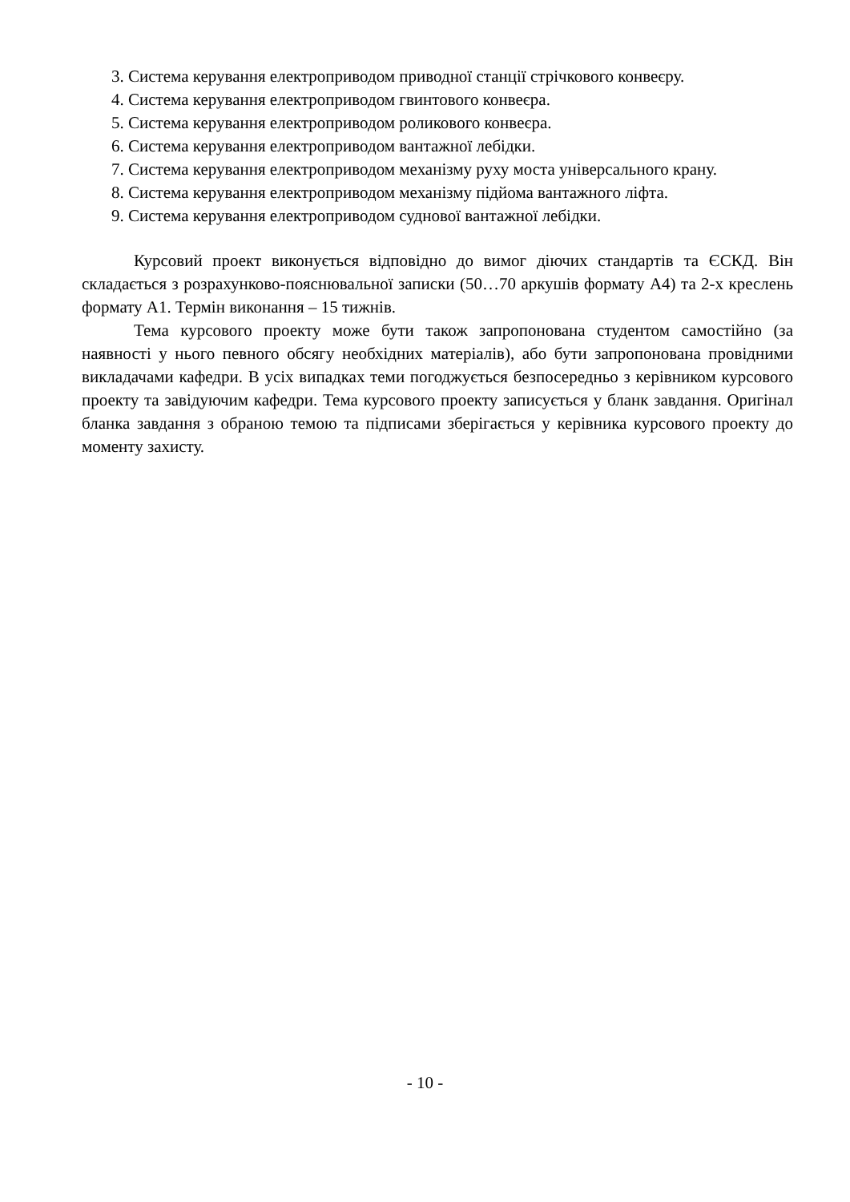3. Система керування електроприводом приводної станції стрічкового конвеєру.
4. Система керування електроприводом гвинтового конвеєра.
5. Система керування електроприводом роликового конвеєра.
6. Система керування електроприводом вантажної лебідки.
7. Система керування електроприводом механізму руху моста універсального крану.
8. Система керування електроприводом механізму підйома вантажного ліфта.
9. Система керування електроприводом суднової вантажної лебідки.
Курсовий проект виконується відповідно до вимог діючих стандартів та ЄСКД. Він складається з розрахунково-пояснювальної записки (50…70 аркушів формату А4) та 2-х креслень формату А1. Термін виконання – 15 тижнів.
Тема курсового проекту може бути також запропонована студентом самостійно (за наявності у нього певного обсягу необхідних матеріалів), або бути запропонована провідними викладачами кафедри. В усіх випадках теми погоджується безпосередньо з керівником курсового проекту та завідуючим кафедри. Тема курсового проекту записується у бланк завдання. Оригінал бланка завдання з обраною темою та підписами зберігається у керівника курсового проекту до моменту захисту.
- 10 -